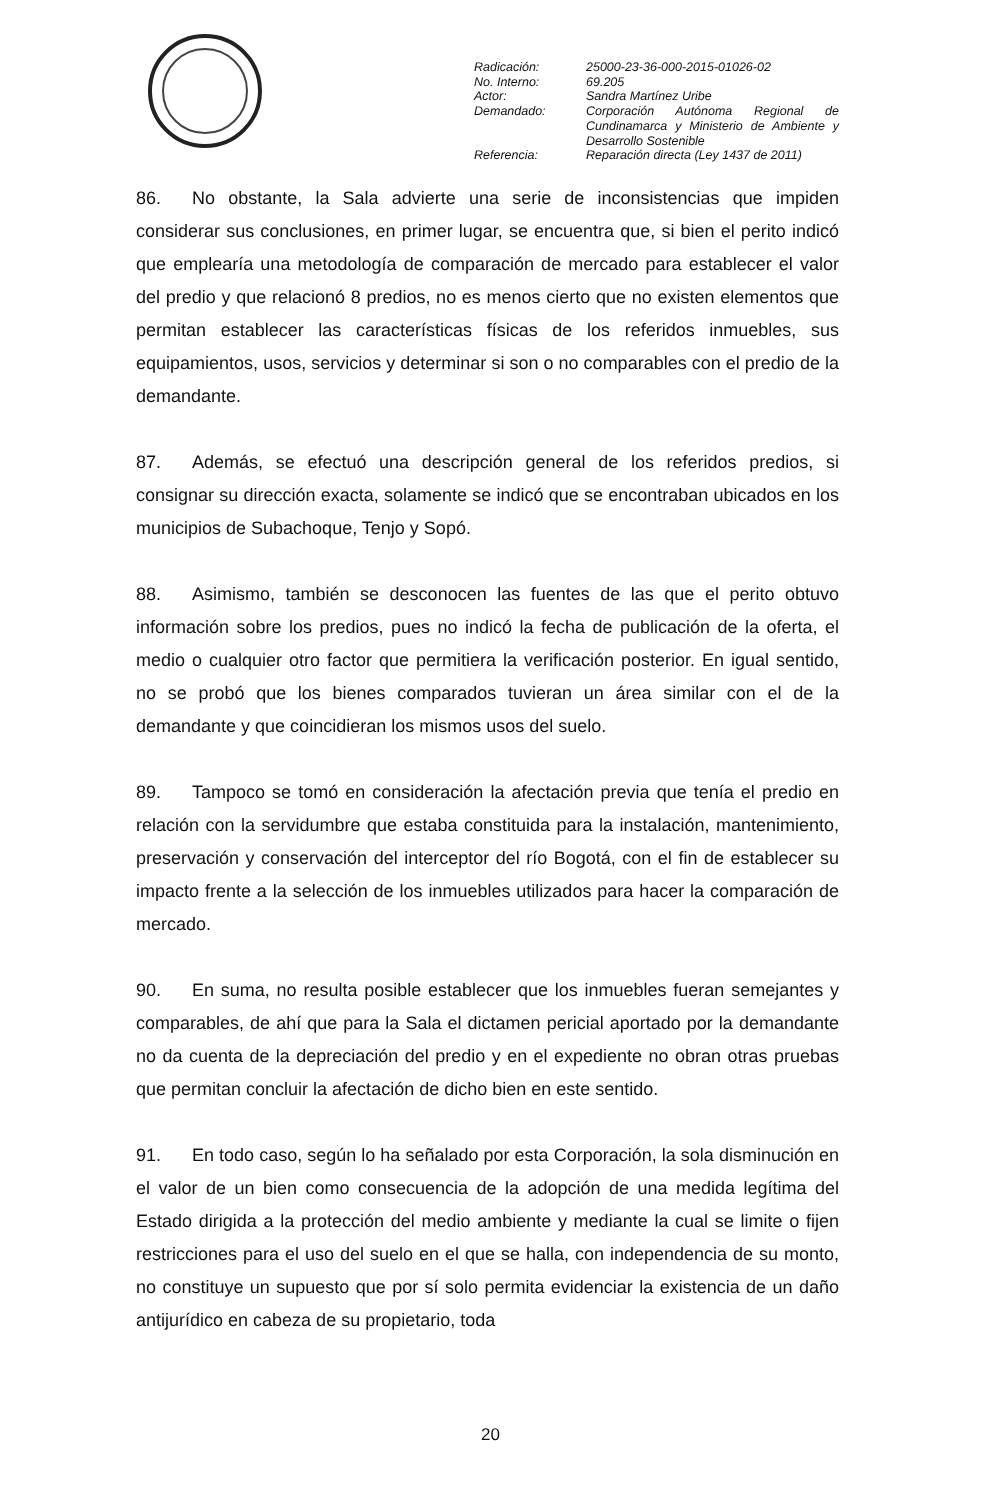| Radicación: | 25000-23-36-000-2015-01026-02 |
| No. Interno: | 69.205 |
| Actor: | Sandra Martínez Uribe |
| Demandado: | Corporación Autónoma Regional de Cundinamarca y Ministerio de Ambiente y Desarrollo Sostenible |
| Referencia: | Reparación directa (Ley 1437 de 2011) |
86. No obstante, la Sala advierte una serie de inconsistencias que impiden considerar sus conclusiones, en primer lugar, se encuentra que, si bien el perito indicó que emplearía una metodología de comparación de mercado para establecer el valor del predio y que relacionó 8 predios, no es menos cierto que no existen elementos que permitan establecer las características físicas de los referidos inmuebles, sus equipamientos, usos, servicios y determinar si son o no comparables con el predio de la demandante.
87. Además, se efectuó una descripción general de los referidos predios, si consignar su dirección exacta, solamente se indicó que se encontraban ubicados en los municipios de Subachoque, Tenjo y Sopó.
88. Asimismo, también se desconocen las fuentes de las que el perito obtuvo información sobre los predios, pues no indicó la fecha de publicación de la oferta, el medio o cualquier otro factor que permitiera la verificación posterior. En igual sentido, no se probó que los bienes comparados tuvieran un área similar con el de la demandante y que coincidieran los mismos usos del suelo.
89. Tampoco se tomó en consideración la afectación previa que tenía el predio en relación con la servidumbre que estaba constituida para la instalación, mantenimiento, preservación y conservación del interceptor del río Bogotá, con el fin de establecer su impacto frente a la selección de los inmuebles utilizados para hacer la comparación de mercado.
90. En suma, no resulta posible establecer que los inmuebles fueran semejantes y comparables, de ahí que para la Sala el dictamen pericial aportado por la demandante no da cuenta de la depreciación del predio y en el expediente no obran otras pruebas que permitan concluir la afectación de dicho bien en este sentido.
91. En todo caso, según lo ha señalado por esta Corporación, la sola disminución en el valor de un bien como consecuencia de la adopción de una medida legítima del Estado dirigida a la protección del medio ambiente y mediante la cual se limite o fijen restricciones para el uso del suelo en el que se halla, con independencia de su monto, no constituye un supuesto que por sí solo permita evidenciar la existencia de un daño antijurídico en cabeza de su propietario, toda
20